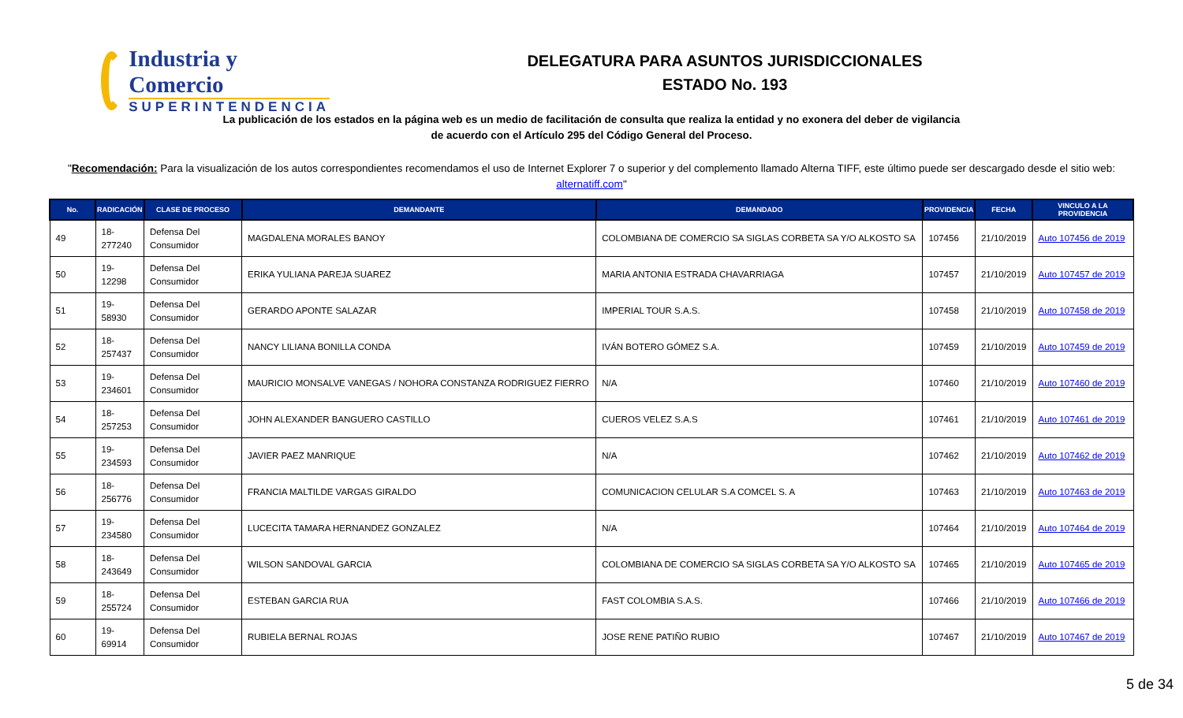Industria y Comercio
SUPERINTENDENCIA
DELEGATURA PARA ASUNTOS JURISDICCIONALES
ESTADO No. 193
La publicación de los estados en la página web es un medio de facilitación de consulta que realiza la entidad y no exonera del deber de vigilancia
de acuerdo con el Artículo 295 del Código General del Proceso.
"Recomendación: Para la visualización de los autos correspondientes recomendamos el uso de Internet Explorer 7 o superior y del complemento llamado Alterna TIFF, este último puede ser descargado desde el sitio web:
alternatiff.com"
| No. | RADICACIÓN | CLASE DE PROCESO | DEMANDANTE | DEMANDADO | PROVIDENCIA | FECHA | VINCULO A LA PROVIDENCIA |
| --- | --- | --- | --- | --- | --- | --- | --- |
| 49 | 18-277240 | Defensa Del Consumidor | MAGDALENA MORALES BANOY | COLOMBIANA DE COMERCIO SA SIGLAS CORBETA SA Y/O ALKOSTO SA | 107456 | 21/10/2019 | Auto 107456 de 2019 |
| 50 | 19-12298 | Defensa Del Consumidor | ERIKA YULIANA PAREJA SUAREZ | MARIA ANTONIA ESTRADA CHAVARRIAGA | 107457 | 21/10/2019 | Auto 107457 de 2019 |
| 51 | 19-58930 | Defensa Del Consumidor | GERARDO APONTE SALAZAR | IMPERIAL TOUR S.A.S. | 107458 | 21/10/2019 | Auto 107458 de 2019 |
| 52 | 18-257437 | Defensa Del Consumidor | NANCY LILIANA BONILLA CONDA | IVÁN BOTERO GÓMEZ S.A. | 107459 | 21/10/2019 | Auto 107459 de 2019 |
| 53 | 19-234601 | Defensa Del Consumidor | MAURICIO MONSALVE VANEGAS / NOHORA CONSTANZA RODRIGUEZ FIERRO | N/A | 107460 | 21/10/2019 | Auto 107460 de 2019 |
| 54 | 18-257253 | Defensa Del Consumidor | JOHN ALEXANDER BANGUERO CASTILLO | CUEROS VELEZ S.A.S | 107461 | 21/10/2019 | Auto 107461 de 2019 |
| 55 | 19-234593 | Defensa Del Consumidor | JAVIER PAEZ MANRIQUE | N/A | 107462 | 21/10/2019 | Auto 107462 de 2019 |
| 56 | 18-256776 | Defensa Del Consumidor | FRANCIA MALTILDE VARGAS GIRALDO | COMUNICACION CELULAR S.A COMCEL S. A | 107463 | 21/10/2019 | Auto 107463 de 2019 |
| 57 | 19-234580 | Defensa Del Consumidor | LUCECITA TAMARA HERNANDEZ GONZALEZ | N/A | 107464 | 21/10/2019 | Auto 107464 de 2019 |
| 58 | 18-243649 | Defensa Del Consumidor | WILSON SANDOVAL GARCIA | COLOMBIANA DE COMERCIO SA SIGLAS CORBETA SA Y/O ALKOSTO SA | 107465 | 21/10/2019 | Auto 107465 de 2019 |
| 59 | 18-255724 | Defensa Del Consumidor | ESTEBAN GARCIA RUA | FAST COLOMBIA S.A.S. | 107466 | 21/10/2019 | Auto 107466 de 2019 |
| 60 | 19-69914 | Defensa Del Consumidor | RUBIELA BERNAL ROJAS | JOSE RENE PATIÑO RUBIO | 107467 | 21/10/2019 | Auto 107467 de 2019 |
5 de 34